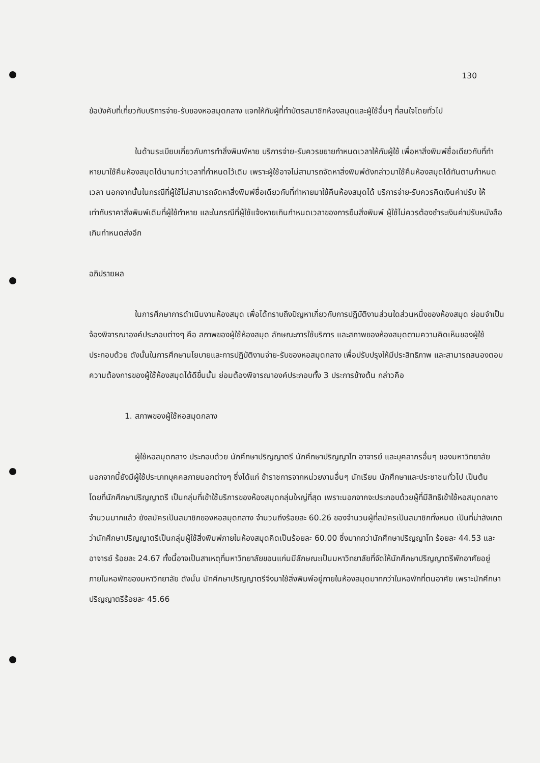130
ข้อบังคับที่เกี่ยวกับบริการจ่าย-รับของหอสมุดกลาง แจกให้กับผู้ที่ทำบัตรสมาชิกห้องสมุดและผู้ใช้อื่นๆ ที่สนใจโดยทั่วไป
ในด้านระเบียบเกี่ยวกับการทำสิ่งพิมพ์หาย บริการจ่าย-รับควรขยายกำหนดเวลาให้กับผู้ใช้ เพื่อหาสิ่งพิมพ์ชื่อเดียวกับที่ทำหายมาใช้คืนห้องสมุดได้นานกว่าเวลาที่กำหนดไว้เดิม เพราะผู้ใช้อาจไม่สามารถจัดหาสิ่งพิมพ์ดังกล่าวมาใช้คืนห้องสมุดได้ทันตามกำหนดเวลา นอกจากนั้นในกรณีที่ผู้ใช้ไม่สามารถจัดหาสิ่งพิมพ์ชื่อเดียวกับที่ทำหายมาใช้คืนห้องสมุดได้ บริการจ่าย-รับควรคิดเงินค่าปรับ ให้เท่ากับราคาสิ่งพิมพ์เดิมที่ผู้ใช้ทำหาย และในกรณีที่ผู้ใช้แจ้งหายเกินกำหนดเวลาของการยืมสิ่งพิมพ์ ผู้ใช้ไม่ควรต้องชำระเงินค่าปรับหนังสือเกินกำหนดส่งอีก
อภิปรายผล
ในการศึกษาการดำเนินงานห้องสมุด เพื่อได้ทราบถึงปัญหาเกี่ยวกับการปฏิบัติงานส่วนใดส่วนหนึ่งของห้องสมุด ย่อมจำเป็นจ้องพิจารณาองค์ประกอบต่างๆ คือ สภาพของผู้ใช้ห้องสมุด ลักษณะการใช้บริการ และสภาพของห้องสมุดตามความคิดเห็นของผู้ใช้ ประกอบด้วย ดังนั้นในการศึกษานโยบายและการปฏิบัติงานจ่าย-รับของหอสมุดกลาง เพื่อปรับปรุงให้มีประสิทธิภาพ และสามารถสนองตอบความต้องการของผู้ใช้ห้องสมุดได้ดีขึ้นนั้น ย่อมต้องพิจารณาองค์ประกอบทั้ง 3 ประการข้างต้น กล่าวคือ
1. สภาพของผู้ใช้หอสมุดกลาง
ผู้ใช้หอสมุดกลาง ประกอบด้วย นักศึกษาปริญญาตรี นักศึกษาปริญญาโท อาจารย์ และบุคลากรอื่นๆ ของมหาวิทยาลัย นอกจากนี้ยังมีผู้ใช้ประเภทบุคคลภายนอกต่างๆ ซึ่งได้แก่ ข้าราชการจากหน่วยงานอื่นๆ นักเรียน นักศึกษาและประชาชนทั่วไป เป็นต้น โดยที่นักศึกษาปริญญาตรี เป็นกลุ่มที่เข้าใช้บริการของห้องสมุดกลุ่มใหญ่ที่สุด เพราะนอกจากจะประกอบด้วยผู้ที่มีสิทธิเข้าใช้หอสมุดกลางจำนวนมากแล้ว ยังสมัครเป็นสมาชิกของหอสมุดกลาง จำนวนถึงร้อยละ 60.26 ของจำนวนผู้ที่สมัครเป็นสมาชิกทั้งหมด เป็นที่น่าสังเกตว่านักศึกษาปริญญาตรีเป็นกลุ่มผู้ใช้สิ่งพิมพ์ภายในห้องสมุดคิดเป็นร้อยละ 60.00 ซึ่งมากกว่านักศึกษาปริญญาโท ร้อยละ 44.53 และอาจารย์ ร้อยละ 24.67 ทั้งนี้อาจเป็นสาเหตุที่มหาวิทยาลัยขอนแก่นมีลักษณะเป็นมหาวิทยาลัยที่จัดให้นักศึกษาปริญญาตรีพักอาศัยอยู่ภายในหอพักของมหาวิทยาลัย ดังนั้น นักศึกษาปริญญาตรีจึงมาใช้สิ่งพิมพ์อยู่ภายในห้องสมุดมากกว่าในหอพักที่ตนอาศัย เพราะนักศึกษาปริญญาตรีร้อยละ 45.66